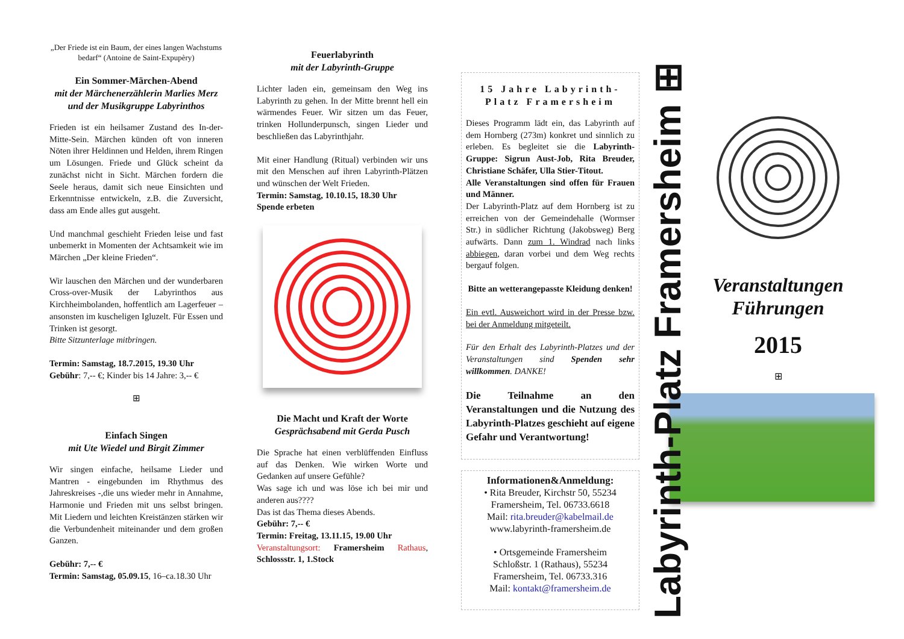„Der Friede ist ein Baum, der eines langen Wachstums bedarf“ (Antoine de Saint-Expupèry)
Ein Sommer-Märchen-Abend
mit der Märchenerzählerin Marlies Merz und der Musikgruppe Labyrinthos
Frieden ist ein heilsamer Zustand des In-der-Mitte-Sein. Märchen künden oft von inneren Nöten ihrer Heldinnen und Helden, ihrem Ringen um Lösungen. Friede und Glück scheint da zunächst nicht in Sicht. Märchen fordern die Seele heraus, damit sich neue Einsichten und Erkenntnisse entwickeln, z.B. die Zuversicht, dass am Ende alles gut ausgeht.
Und manchmal geschieht Frieden leise und fast unbemerkt in Momenten der Achtsamkeit wie im Märchen „Der kleine Frieden“.
Wir lauschen den Märchen und der wunderbaren Cross-over-Musik der Labyrinthos aus Kirchheimbolanden, hoffentlich am Lagerfeuer – ansonsten im kuscheligen Igluzelt. Für Essen und Trinken ist gesorgt.
Bitte Sitzunterlage mitbringen.
Termin: Samstag, 18.7.2015, 19.30 Uhr
Gebühr: 7,-- €; Kinder bis 14 Jahre: 3,-- €
⊞
Einfach Singen
mit Ute Wiedel und Birgit Zimmer
Wir singen einfache, heilsame Lieder und Mantren - eingebunden im Rhythmus des Jahreskreises -,die uns wieder mehr in Annahme, Harmonie und Frieden mit uns selbst bringen. Mit Liedern und leichten Kreistänzen stärken wir die Verbundenheit miteinander und dem großen Ganzen.
Gebühr: 7,-- €
Termin: Samstag, 05.09.15, 16–ca.18.30 Uhr
Feuerlabyrinth
mit der Labyrinth-Gruppe
Lichter laden ein, gemeinsam den Weg ins Labyrinth zu gehen. In der Mitte brennt hell ein wärmendes Feuer. Wir sitzen um das Feuer, trinken Hollunderpunsch, singen Lieder und beschließen das Labyrinthjahr.
Mit einer Handlung (Ritual) verbinden wir uns mit den Menschen auf ihren Labyrinth-Plätzen und wünschen der Welt Frieden.
Termin: Samstag, 10.10.15, 18.30 Uhr
Spende erbeten
Die Macht und Kraft der Worte
Gesprächsabend mit Gerda Pusch
Die Sprache hat einen verblüffenden Einfluss auf das Denken. Wie wirken Worte und Gedanken auf unsere Gefühle?
Was sage ich und was löse ich bei mir und anderen aus????
Das ist das Thema dieses Abends.
Gebühr: 7,-- €
Termin: Freitag, 13.11.15, 19.00 Uhr
Veranstaltungsort: Framersheim Rathaus, Schlossstr. 1, 1.Stock
15 Jahre Labyrinth-Platz Framersheim
Dieses Programm lädt ein, das Labyrinth auf dem Hornberg (273m) konkret und sinnlich zu erleben. Es begleitet sie die Labyrinth-Gruppe: Sigrun Aust-Job, Rita Breuder, Christiane Schäfer, Ulla Stier-Titout.
Alle Veranstaltungen sind offen für Frauen und Männer.
Der Labyrinth-Platz auf dem Hornberg ist zu erreichen von der Gemeindehalle (Wormser Str.) in südlicher Richtung (Jakobsweg) Berg aufwärts. Dann zum 1. Windrad nach links abbiegen, daran vorbei und dem Weg rechts bergauf folgen.
Bitte an wetterangepasste Kleidung denken!
Ein evtl. Ausweichort wird in der Presse bzw. bei der Anmeldung mitgeteilt.
Für den Erhalt des Labyrinth-Platzes und der Veranstaltungen sind Spenden sehr willkommen. DANKE!
Die Teilnahme an den Veranstaltungen und die Nutzung des Labyrinth-Platzes geschieht auf eigene Gefahr und Verantwortung!
Informationen&Anmeldung:
• Rita Breuder, Kirchstr 50, 55234 Framersheim, Tel. 06733.6618
Mail: rita.breuder@kabelmail.de
www.labyrinth-framersheim.de
• Ortsgemeinde Framersheim
Schloßstr. 1 (Rathaus), 55234 Framersheim, Tel. 06733.316
Mail: kontakt@framersheim.de
Labyrinth-Platz Framersheim ⊞
Veranstaltungen
Führungen
2015
⊞